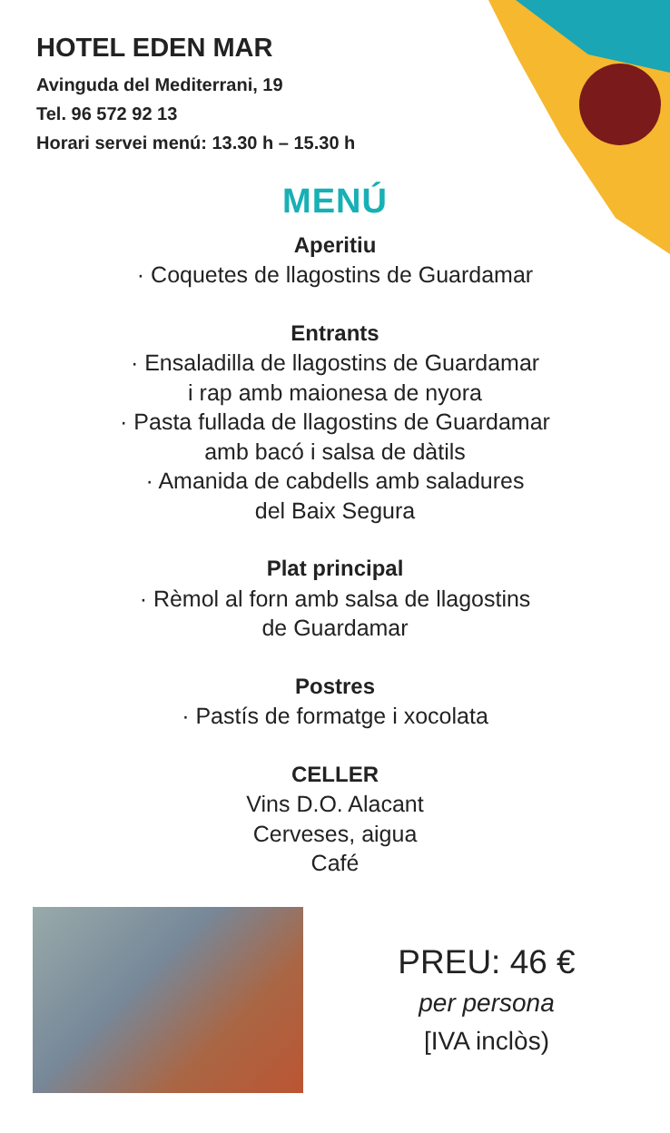HOTEL EDEN MAR
Avinguda del Mediterrani, 19
Tel. 96 572 92 13
Horari servei menú: 13.30 h – 15.30 h
MENÚ
Aperitiu
· Coquetes de llagostins de Guardamar
Entrants
· Ensaladilla de llagostins de Guardamar
i rap amb maionesa de nyora
· Pasta fullada de llagostins de Guardamar
amb bacó i salsa de dàtils
· Amanida de cabdells amb saladures
del Baix Segura
Plat principal
· Rèmol al forn amb salsa de llagostins
de Guardamar
Postres
· Pastís de formatge i xocolata
CELLER
Vins D.O. Alacant
Cerveses, aigua
Café
PREU: 46 €
per persona
[IVA inclòs)